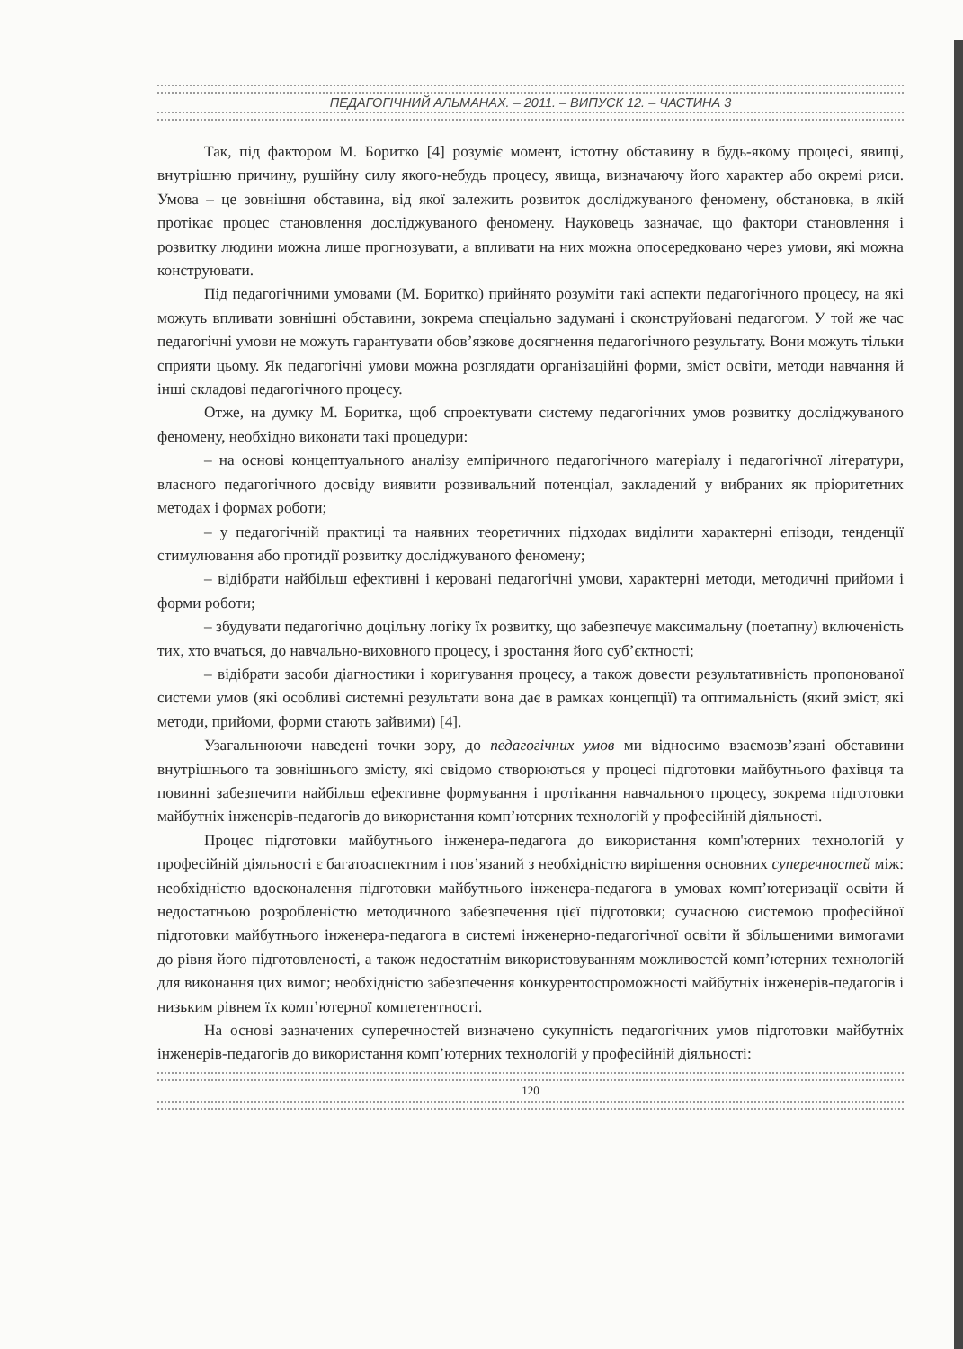ПЕДАГОГІЧНИЙ АЛЬМАНАХ. – 2011. – ВИПУСК 12. – ЧАСТИНА 3
Так, під фактором М. Боритко [4] розуміє момент, істотну обставину в будь-якому процесі, явищі, внутрішню причину, рушійну силу якого-небудь процесу, явища, визначаючу його характер або окремі риси. Умова – це зовнішня обставина, від якої залежить розвиток досліджуваного феномену, обстановка, в якій протікає процес становлення досліджуваного феномену. Науковець зазначає, що фактори становлення і розвитку людини можна лише прогнозувати, а впливати на них можна опосередковано через умови, які можна конструювати.
Під педагогічними умовами (М. Боритко) прийнято розуміти такі аспекти педагогічного процесу, на які можуть впливати зовнішні обставини, зокрема спеціально задумані і сконструйовані педагогом. У той же час педагогічні умови не можуть гарантувати обов’язкове досягнення педагогічного результату. Вони можуть тільки сприяти цьому. Як педагогічні умови можна розглядати організаційні форми, зміст освіти, методи навчання й інші складові педагогічного процесу.
Отже, на думку М. Боритка, щоб спроектувати систему педагогічних умов розвитку досліджуваного феномену, необхідно виконати такі процедури:
– на основі концептуального аналізу емпіричного педагогічного матеріалу і педагогічної літератури, власного педагогічного досвіду виявити розвивальний потенціал, закладений у вибраних як пріоритетних методах і формах роботи;
– у педагогічній практиці та наявних теоретичних підходах виділити характерні епізоди, тенденції стимулювання або протидії розвитку досліджуваного феномену;
– відібрати найбільш ефективні і керовані педагогічні умови, характерні методи, методичні прийоми і форми роботи;
– збудувати педагогічно доцільну логіку їх розвитку, що забезпечує максимальну (поетапну) включеність тих, хто вчаться, до навчально-виховного процесу, і зростання його суб’єктності;
– відібрати засоби діагностики і коригування процесу, а також довести результативність пропонованої системи умов (які особливі системні результати вона дає в рамках концепції) та оптимальність (який зміст, які методи, прийоми, форми стають зайвими) [4].
Узагальнюючи наведені точки зору, до педагогічних умов ми відносимо взаємозв’язані обставини внутрішнього та зовнішнього змісту, які свідомо створюються у процесі підготовки майбутнього фахівця та повинні забезпечити найбільш ефективне формування і протікання навчального процесу, зокрема підготовки майбутніх інженерів-педагогів до використання комп’ютерних технологій у професійній діяльності.
Процес підготовки майбутнього інженера-педагога до використання комп'ютерних технологій у професійній діяльності є багатоаспектним і пов’язаний з необхідністю вирішення основних суперечностей між: необхідністю вдосконалення підготовки майбутнього інженера-педагога в умовах комп’ютеризації освіти й недостатньою розробленістю методичного забезпечення цієї підготовки; сучасною системою професійної підготовки майбутнього інженера-педагога в системі інженерно-педагогічної освіти й збільшеними вимогами до рівня його підготовленості, а також недостатнім використовуванням можливостей комп’ютерних технологій для виконання цих вимог; необхідністю забезпечення конкурентоспроможності майбутніх інженерів-педагогів і низьким рівнем їх комп’ютерної компетентності.
На основі зазначених суперечностей визначено сукупність педагогічних умов підготовки майбутніх інженерів-педагогів до використання комп’ютерних технологій у професійній діяльності:
120